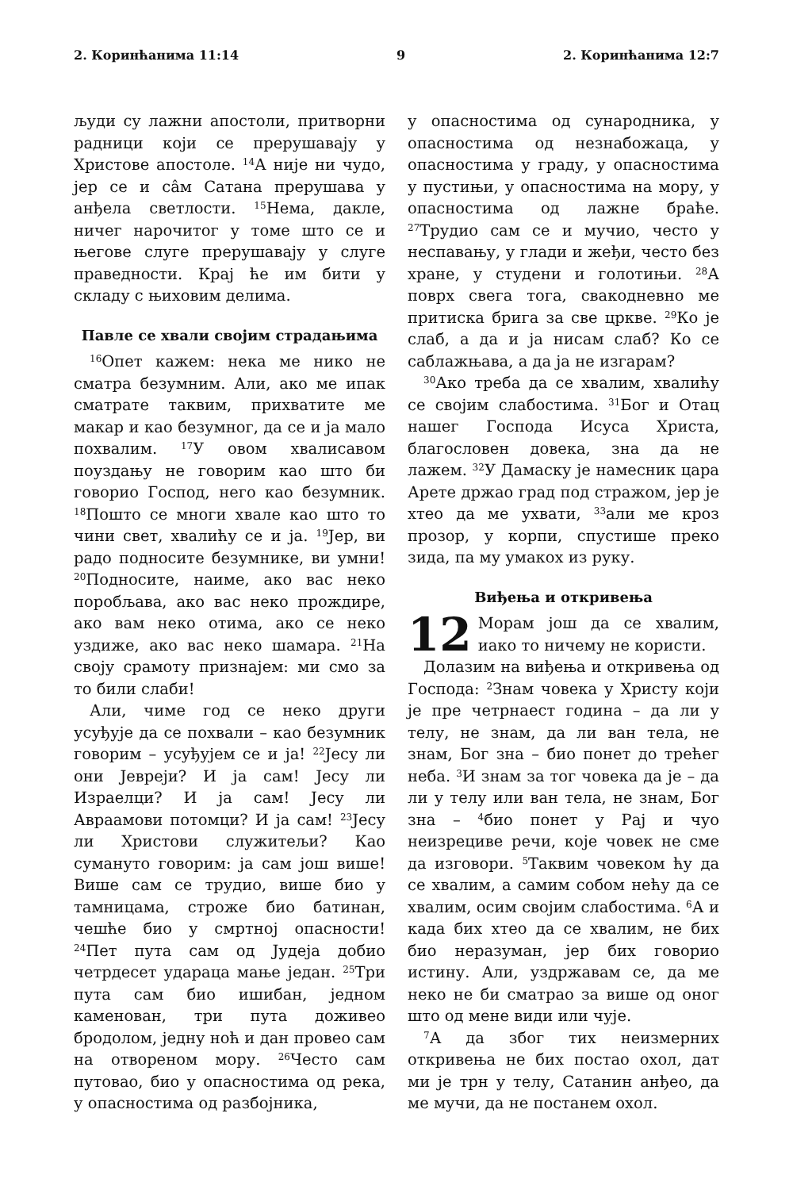2. Коринћанима 11:14 9 2. Коринћанима 12:7
људи су лажни апостоли, притворни радници који се прерушавају у Христове апостоле. <sup>14</sup>А није ни чудо, јер се и сâм Сатана прерушава у анђела светлости. <sup>15</sup>Нема, дакле, ничег нарочитог у томе што се и његове слуге прерушавају у слуге праведности. Крај ће им бити у складу с њиховим делима.
Павле се хвали својим страдањима
<sup>16</sup> Опет кажем: нека ме нико не сматра безумним. Али, ако ме ипак сматрате таквим, прихватите ме макар и као безумног, да се и ја мало похвалим. <sup>17</sup>У овом хвалисавом поуздању не говорим као што би говорио Господ, него као безумник. <sup>18</sup>Пошто се многи хвале као што то чини свет, хвалићу се и ја. <sup>19</sup>Јер, ви радо подносите безумнике, ви умни! <sup>20</sup>Подносите, наиме, ако вас неко поробљава, ако вас неко прождире, ако вам неко отима, ако се неко уздиже, ако вас неко шамара. <sup>21</sup>На своју срамоту признајем: ми смо за то били слаби!
Али, чиме год се неко други усуђује да се похвали – као безумник говорим – усуђујем се и ја! <sup>22</sup>Јесу ли они Јевреји? И ја сам! Јесу ли Израелци? И ја сам! Јесу ли Авраамови потомци? И ја сам! <sup>23</sup>Јесу ли Христови служитељи? Као сумануто говорим: ја сам још више! Више сам се трудио, више био у тамницама, строже био батинан, чешће био у смртној опасности! <sup>24</sup>Пет пута сам од Јудеја добио четрдесет удараца мање један. <sup>25</sup>Три пута сам био ишибан, једном каменован, три пута доживео бродолом, једну ноћ и дан провео сам на отвореном мору. <sup>26</sup>Често сам путовао, био у опасностима од река, у опасностима од разбојника,
у опасностима од сународника, у опасностима од незнабожаца, у опасностима у граду, у опасностима у пустињи, у опасностима на мору, у опасностима од лажне браће. <sup>27</sup>Трудио сам се и мучио, често у неспавању, у глади и жеђи, често без хране, у студени и голотињи. <sup>28</sup>А поврх свега тога, свакодневно ме притиска брига за све цркве. <sup>29</sup>Ко је слаб, а да и ја нисам слаб? Ко се саблажњава, а да ја не изгарам?
<sup>30</sup> Ако треба да се хвалим, хвалићу се својим слабостима. <sup>31</sup>Бог и Отац нашег Господа Исуса Христа, благословен довека, зна да не лажем. <sup>32</sup>У Дамаску је намесник цара Арете држао град под стражом, јер је хтео да ме ухвати, <sup>33</sup>али ме кроз прозор, у корпи, спустише преко зида, па му умакох из руку.
Виђења и откривења
12 Морам још да се хвалим, иако то ничему не користи.
Долазим на виђења и откривења од Господа: <sup>2</sup>Знам човека у Христу који је пре четрнаест година – да ли у телу, не знам, да ли ван тела, не знам, Бог зна – био понет до трећег неба. <sup>3</sup>И знам за тог човека да је – да ли у телу или ван тела, не знам, Бог зна – <sup>4</sup>био понет у Рај и чуо неизрециве речи, које човек не сме да изговори. <sup>5</sup>Таквим човеком ћу да се хвалим, а самим собом нећу да се хвалим, осим својим слабостима. <sup>6</sup>А и када бих хтео да се хвалим, не бих био неразуман, јер бих говорио истину. Али, уздржавам се, да ме неко не би сматрао за више од оног што од мене види или чује.
<sup>7</sup> А да због тих неизмерних откривења не бих постао охол, дат ми је трн у телу, Сатанин анђео, да ме мучи, да не постанем охол.